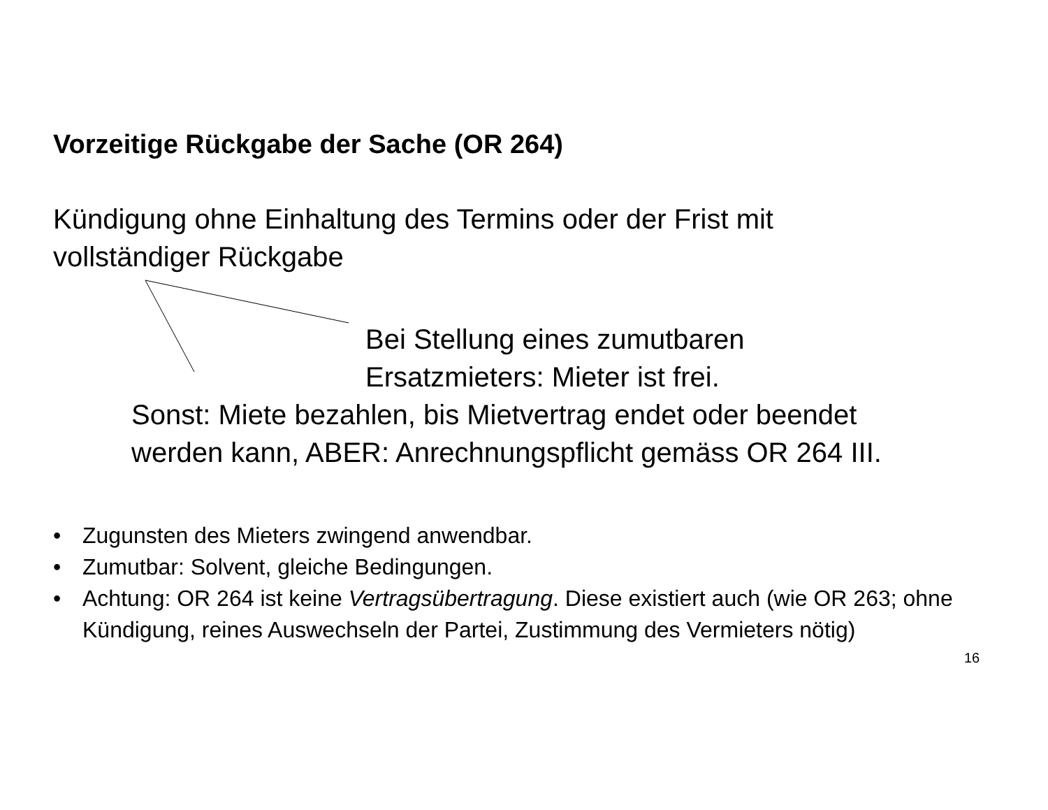Vorzeitige Rückgabe der Sache (OR 264)
Kündigung ohne Einhaltung des Termins oder der Frist mit
vollständiger Rückgabe
Bei Stellung eines zumutbaren
Ersatzmieters: Mieter ist frei.
Sonst: Miete bezahlen, bis Mietvertrag endet oder beendet
werden kann, ABER: Anrechnungspflicht gemäss OR 264 III.
• Zugunsten des Mieters zwingend anwendbar.
• Zumutbar: Solvent, gleiche Bedingungen.
• Achtung: OR 264 ist keine Vertragsübertragung. Diese existiert auch (wie OR 263; ohne Kündigung, reines Auswechseln der Partei, Zustimmung des Vermieters nötig)
16